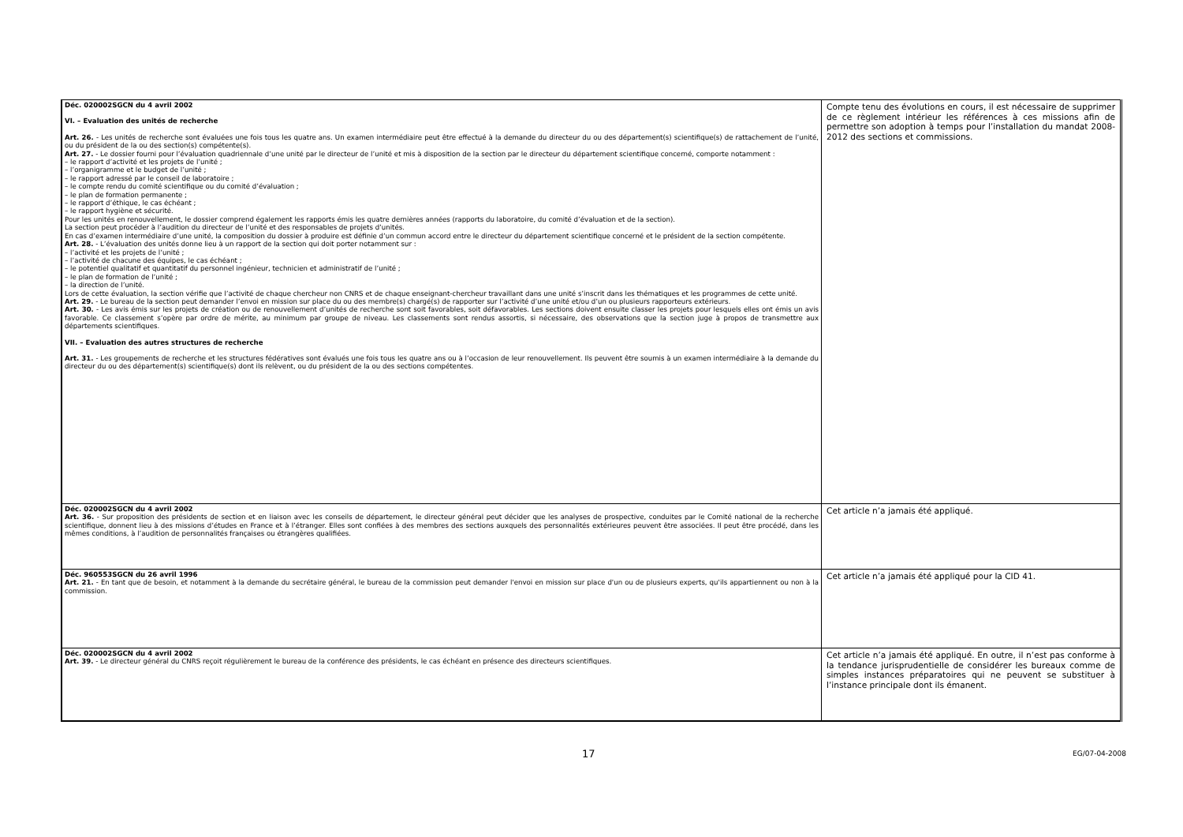| Déc. 020002SGCN du 4 avril 2002 VI. – Evaluation des unités de recherche Art. 26. - Les unités de recherche sont évaluées une fois tous les quatre ans. Un examen intermédiaire peut être effectué à la demande du directeur du ou des département(s) scientifique(s) de rattachement de l’unité, ou du président de la ou des section(s) compétente(s). Art. 27. - Le dossier fourni pour l’évaluation quadriennale d’une unité par le directeur de l’unité et mis à disposition de la section par le directeur du département scientifique concerné, comporte notamment : – le rapport d’activité et les projets de l’unité ; – l’organigramme et le budget de l’unité ; – le rapport adressé par le conseil de laboratoire ; – le compte rendu du comité scientifique ou du comité d’évaluation ; – le plan de formation permanente ; – le rapport d’éthique, le cas échéant ; – le rapport hygiène et sécurité. Pour les unités en renouvellement, le dossier comprend également les rapports émis les quatre dernières années (rapports du laboratoire, du comité d’évaluation et de la section). La section peut procéder à l’audition du directeur de l’unité et des responsables de projets d’unités. En cas d’examen intermédiaire d’une unité, la composition du dossier à produire est définie d’un commun accord entre le directeur du département scientifique concerné et le président de la section compétente. Art. 28. - L’évaluation des unités donne lieu à un rapport de la section qui doit porter notamment sur : – l’activité et les projets de l’unité ; – l’activité de chacune des équipes, le cas échéant ; – le potentiel qualitatif et quantitatif du personnel ingénieur, technicien et administratif de l’unité ; – le plan de formation de l’unité ; – la direction de l’unité. Lors de cette évaluation, la section vérifie que l’activité de chaque chercheur non CNRS et de chaque enseignant-chercheur travaillant dans une unité s’inscrit dans les thématiques et les programmes de cette unité. Art. 29. - Le bureau de la section peut demander l’envoi en mission sur place du ou des membre(s) chargé(s) de rapporter sur l’activité d’une unité et/ou d’un ou plusieurs rapporteurs extérieurs. Art. 30. - Les avis émis sur les projets de création ou de renouvellement d’unités de recherche sont soit favorables, soit défavorables. Les sections doivent ensuite classer les projets pour lesquels elles ont émis un avis favorable. Ce classement s’opère par ordre de mérite, au minimum par groupe de niveau. Les classements sont rendus assortis, si nécessaire, des observations que la section juge à propos de transmettre aux départements scientifiques. VII. – Evaluation des autres structures de recherche Art. 31. - Les groupements de recherche et les structures fédératives sont évalués une fois tous les quatre ans ou à l’occasion de leur renouvellement. Ils peuvent être soumis à un examen intermédiaire à la demande du directeur du ou des département(s) scientifique(s) dont ils relèvent, ou du président de la ou des sections compétentes. | Compte tenu des évolutions en cours, il est nécessaire de supprimer de ce règlement intérieur les références à ces missions afin de permettre son adoption à temps pour l’installation du mandat 2008-2012 des sections et commissions. |
| Déc. 020002SGCN du 4 avril 2002 Art. 36. - Sur proposition des présidents de section et en liaison avec les conseils de département, le directeur général peut décider que les analyses de prospective, conduites par le Comité national de la recherche scientifique, donnent lieu à des missions d’études en France et à l’étranger. Elles sont confiées à des membres des sections auxquels des personnalités extérieures peuvent être associées. Il peut être procédé, dans les mêmes conditions, à l’audition de personnalités françaises ou étrangères qualifiées. | Cet article n’a jamais été appliqué. |
| Déc. 960553SGCN du 26 avril 1996 Art. 21. - En tant que de besoin, et notamment à la demande du secrétaire général, le bureau de la commission peut demander l'envoi en mission sur place d'un ou de plusieurs experts, qu'ils appartiennent ou non à la commission. | Cet article n’a jamais été appliqué pour la CID 41. |
| Déc. 020002SGCN du 4 avril 2002 Art. 39. - Le directeur général du CNRS reçoit régulièrement le bureau de la conférence des présidents, le cas échéant en présence des directeurs scientifiques. | Cet article n’a jamais été appliqué. En outre, il n’est pas conforme à la tendance jurisprudentielle de considérer les bureaux comme de simples instances préparatoires qui ne peuvent se substituer à l’instance principale dont ils émanent. |
17 EG/07-04-2008